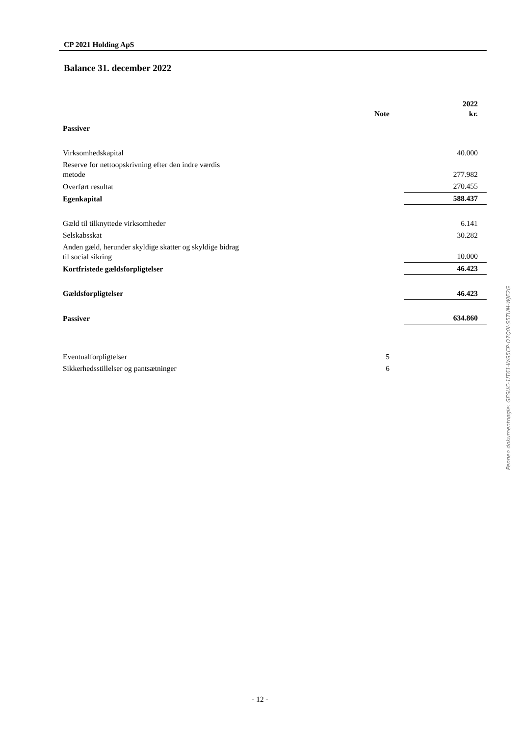CP 2021 Holding ApS
Balance 31. december 2022
| | Note | | 2022 kr. |
| --- | --- | --- | --- |
| Passiver | | | |
| Virksomhedskapital | | | 40.000 |
| Reserve for nettoopskrivning efter den indre værdis metode | | | 277.982 |
| Overført resultat | | | 270.455 |
| Egenkapital | | | 588.437 |
| Gæld til tilknyttede virksomheder | | | 6.141 |
| Selskabsskat | | | 30.282 |
| Anden gæld, herunder skyldige skatter og skyldige bidrag til social sikring | | | 10.000 |
| Kortfristede gældsforpligtelser | | | 46.423 |
| Gældsforpligtelser | | | 46.423 |
| Passiver | | | 634.860 |
| Eventualforpligtelser | 5 | | |
| Sikkerhedsstillelser og pantsætninger | 6 | | |
- 12 -
Penneo dokumentnøgle: GESUC-1IT61-WG5CP-O7Q0I-S5TUM-WJE2G